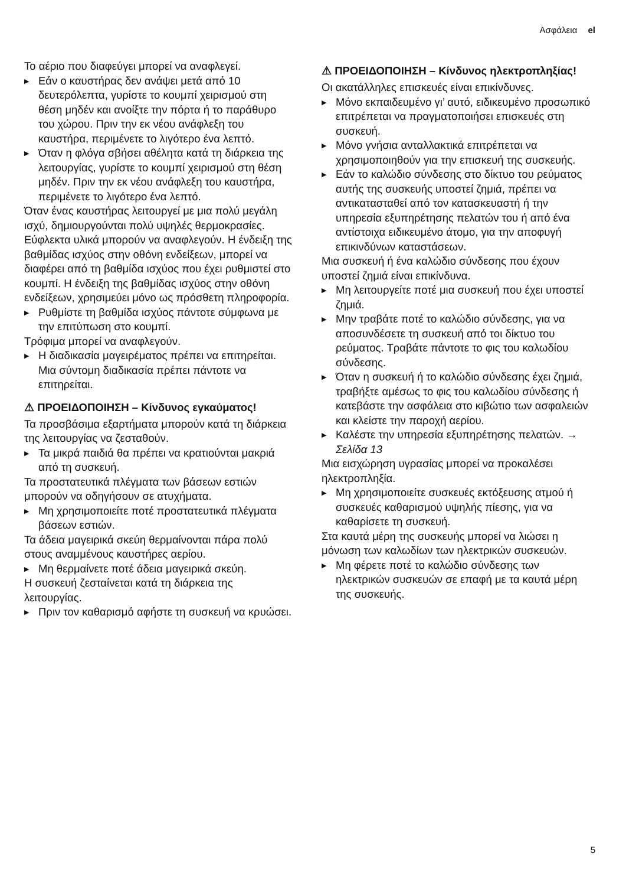Ασφάλεια el
Το αέριο που διαφεύγει μπορεί να αναφλεγεί.
▶ Εάν ο καυστήρας δεν ανάψει μετά από 10 δευτερόλεπτα, γυρίστε το κουμπί χειρισμού στη θέση μηδέν και ανοίξτε την πόρτα ή το παράθυρο του χώρου. Πριν την εκ νέου ανάφλεξη του καυστήρα, περιμένετε το λιγότερο ένα λεπτό.
▶ Όταν η φλόγα σβήσει αθέλητα κατά τη διάρκεια της λειτουργίας, γυρίστε το κουμπί χειρισμού στη θέση μηδέν. Πριν την εκ νέου ανάφλεξη του καυστήρα, περιμένετε το λιγότερο ένα λεπτό.
Όταν ένας καυστήρας λειτουργεί με μια πολύ μεγάλη ισχύ, δημιουργούνται πολύ υψηλές θερμοκρασίες. Εύφλεκτα υλικά μπορούν να αναφλεγούν. Η ένδειξη της βαθμίδας ισχύος στην οθόνη ενδείξεων, μπορεί να διαφέρει από τη βαθμίδα ισχύος που έχει ρυθμιστεί στο κουμπί. Η ένδειξη της βαθμίδας ισχύος στην οθόνη ενδείξεων, χρησιμεύει μόνο ως πρόσθετη πληροφορία.
▶ Ρυθμίστε τη βαθμίδα ισχύος πάντοτε σύμφωνα με την επιτύπωση στο κουμπί.
Τρόφιμα μπορεί να αναφλεγούν.
▶ Η διαδικασία μαγειρέματος πρέπει να επιτηρείται. Μια σύντομη διαδικασία πρέπει πάντοτε να επιτηρείται.
⚠ ΠΡΟΕΙΔΟΠΟΙΗΣΗ – Κίνδυνος εγκαύματος!
Τα προσβάσιμα εξαρτήματα μπορούν κατά τη διάρκεια της λειτουργίας να ζεσταθούν.
▶ Τα μικρά παιδιά θα πρέπει να κρατιούνται μακριά από τη συσκευή.
Τα προστατευτικά πλέγματα των βάσεων εστιών μπορούν να οδηγήσουν σε ατυχήματα.
▶ Μη χρησιμοποιείτε ποτέ προστατευτικά πλέγματα βάσεων εστιών.
Τα άδεια μαγειρικά σκεύη θερμαίνονται πάρα πολύ στους αναμμένους καυστήρες αερίου.
▶ Μη θερμαίνετε ποτέ άδεια μαγειρικά σκεύη.
Η συσκευή ζεσταίνεται κατά τη διάρκεια της λειτουργίας.
▶ Πριν τον καθαρισμό αφήστε τη συσκευή να κρυώσει.
⚠ ΠΡΟΕΙΔΟΠΟΙΗΣΗ – Κίνδυνος ηλεκτροπληξίας!
Οι ακατάλληλες επισκευές είναι επικίνδυνες.
▶ Μόνο εκπαιδευμένο γι’ αυτό, ειδικευμένο προσωπικό επιτρέπεται να πραγματοποιήσει επισκευές στη συσκευή.
▶ Μόνο γνήσια ανταλλακτικά επιτρέπεται να χρησιμοποιηθούν για την επισκευή της συσκευής.
▶ Εάν το καλώδιο σύνδεσης στο δίκτυο του ρεύματος αυτής της συσκευής υποστεί ζημιά, πρέπει να αντικατασταθεί από τον κατασκευαστή ή την υπηρεσία εξυπηρέτησης πελατών του ή από ένα αντίστοιχα ειδικευμένο άτομο, για την αποφυγή επικινδύνων καταστάσεων.
Μια συσκευή ή ένα καλώδιο σύνδεσης που έχουν υποστεί ζημιά είναι επικίνδυνα.
▶ Μη λειτουργείτε ποτέ μια συσκευή που έχει υποστεί ζημιά.
▶ Μην τραβάτε ποτέ το καλώδιο σύνδεσης, για να αποσυνδέσετε τη συσκευή από τοι δίκτυο του ρεύματος. Τραβάτε πάντοτε το φις του καλωδίου σύνδεσης.
▶ Όταν η συσκευή ή το καλώδιο σύνδεσης έχει ζημιά, τραβήξτε αμέσως το φις του καλωδίου σύνδεσης ή κατεβάστε την ασφάλεια στο κιβώτιο των ασφαλειών και κλείστε την παροχή αερίου.
▶ Καλέστε την υπηρεσία εξυπηρέτησης πελατών. → Σελίδα 13
Μια εισχώρηση υγρασίας μπορεί να προκαλέσει ηλεκτροπληξία.
▶ Μη χρησιμοποιείτε συσκευές εκτόξευσης ατμού ή συσκευές καθαρισμού υψηλής πίεσης, για να καθαρίσετε τη συσκευή.
Στα καυτά μέρη της συσκευής μπορεί να λιώσει η μόνωση των καλωδίων των ηλεκτρικών συσκευών.
▶ Μη φέρετε ποτέ το καλώδιο σύνδεσης των ηλεκτρικών συσκευών σε επαφή με τα καυτά μέρη της συσκευής.
5